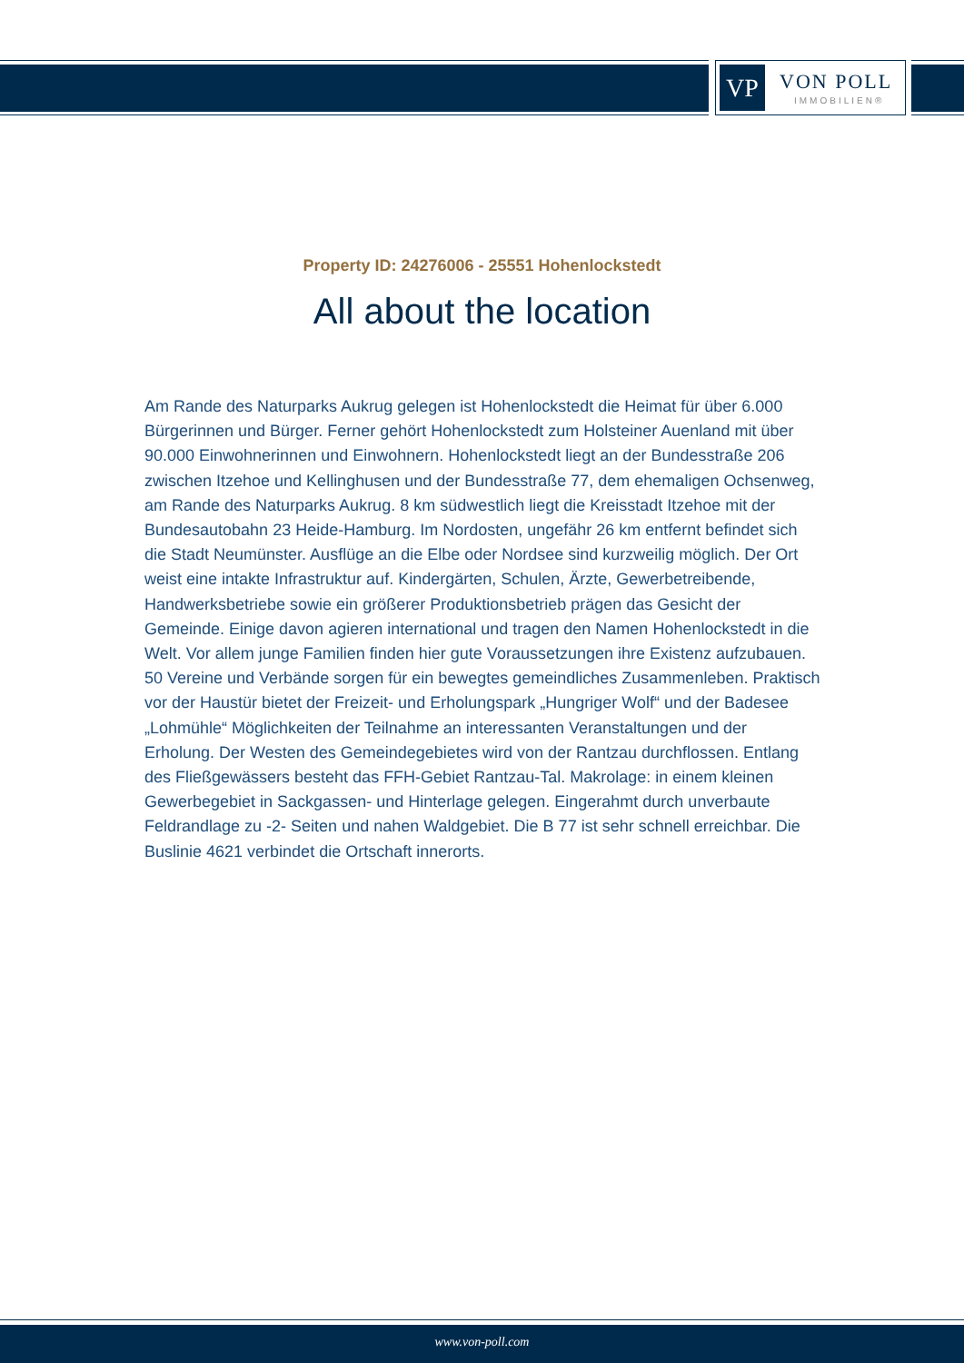VP VON POLL
IMMOBILIEN®
Property ID: 24276006 - 25551 Hohenlockstedt
All about the location
Am Rande des Naturparks Aukrug gelegen ist Hohenlockstedt die Heimat für über 6.000 Bürgerinnen und Bürger. Ferner gehört Hohenlockstedt zum Holsteiner Auenland mit über 90.000 Einwohnerinnen und Einwohnern. Hohenlockstedt liegt an der Bundesstraße 206 zwischen Itzehoe und Kellinghusen und der Bundesstraße 77, dem ehemaligen Ochsenweg, am Rande des Naturparks Aukrug. 8 km südwestlich liegt die Kreisstadt Itzehoe mit der Bundesautobahn 23 Heide-Hamburg. Im Nordosten, ungefähr 26 km entfernt befindet sich die Stadt Neumünster. Ausflüge an die Elbe oder Nordsee sind kurzweilig möglich. Der Ort weist eine intakte Infrastruktur auf. Kindergärten, Schulen, Ärzte, Gewerbetreibende, Handwerksbetriebe sowie ein größerer Produktionsbetrieb prägen das Gesicht der Gemeinde. Einige davon agieren international und tragen den Namen Hohenlockstedt in die Welt. Vor allem junge Familien finden hier gute Voraussetzungen ihre Existenz aufzubauen. 50 Vereine und Verbände sorgen für ein bewegtes gemeindliches Zusammenleben. Praktisch vor der Haustür bietet der Freizeit- und Erholungspark „Hungriger Wolf“ und der Badesee „Lohmühle“ Möglichkeiten der Teilnahme an interessanten Veranstaltungen und der Erholung. Der Westen des Gemeindegebietes wird von der Rantzau durchflossen. Entlang des Fließgewässers besteht das FFH-Gebiet Rantzau-Tal. Makrolage: in einem kleinen Gewerbegebiet in Sackgassen- und Hinterlage gelegen. Eingerahmt durch unverbaute Feldrandlage zu -2- Seiten und nahen Waldgebiet. Die B 77 ist sehr schnell erreichbar. Die Buslinie 4621 verbindet die Ortschaft innerorts.
www.von-poll.com